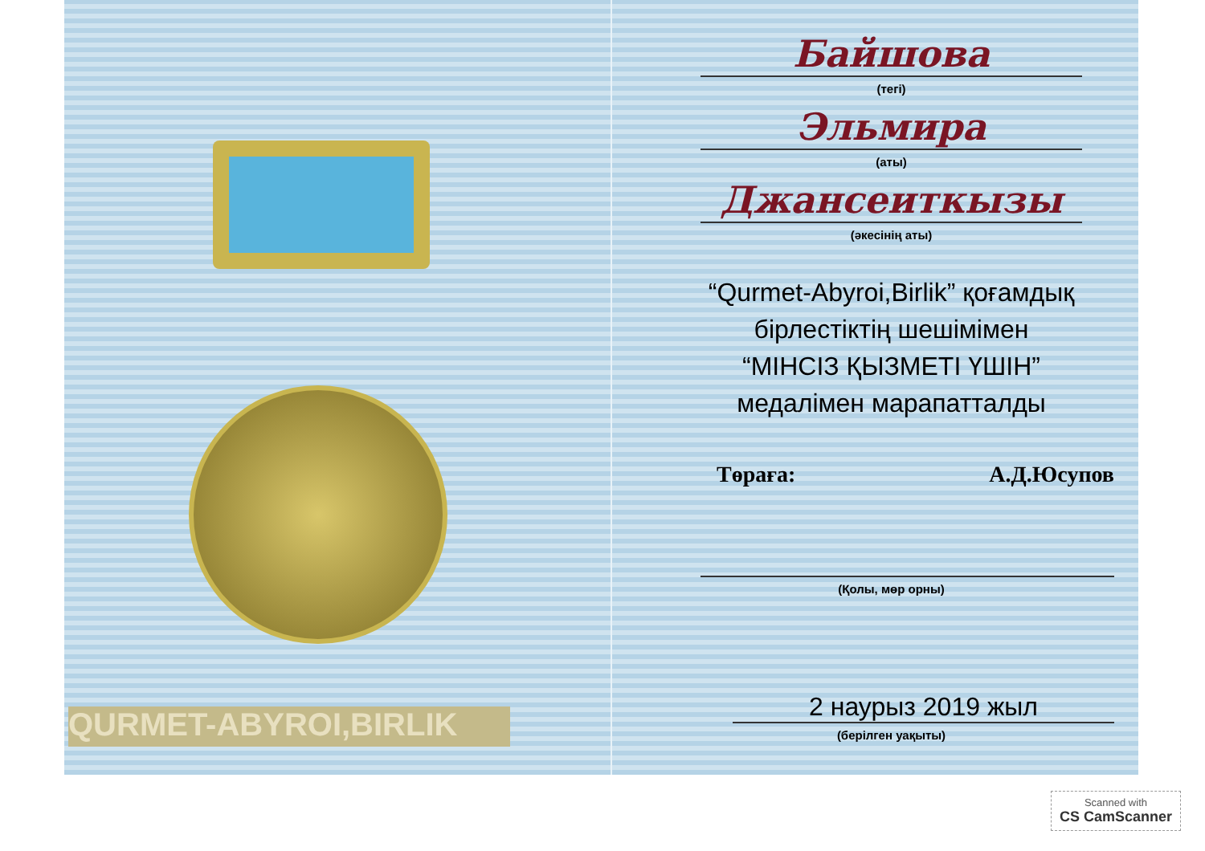QURMET-ABYROI,BIRLIK
Байшова
(тегі)
Эльмира
(аты)
Джансеиткызы
(әкесінің аты)
“Qurmet-Abyroi,Birlik” қоғамдық
бірлестіктің шешімімен
“МІНСІЗ ҚЫЗМЕТІ ҮШІН”
медалімен марапатталды
Төраға: А.Д.Юсупов
(Қолы, мөр орны)
2 наурыз 2019 жыл
(берілген уақыты)
Scanned with
CS CamScanner